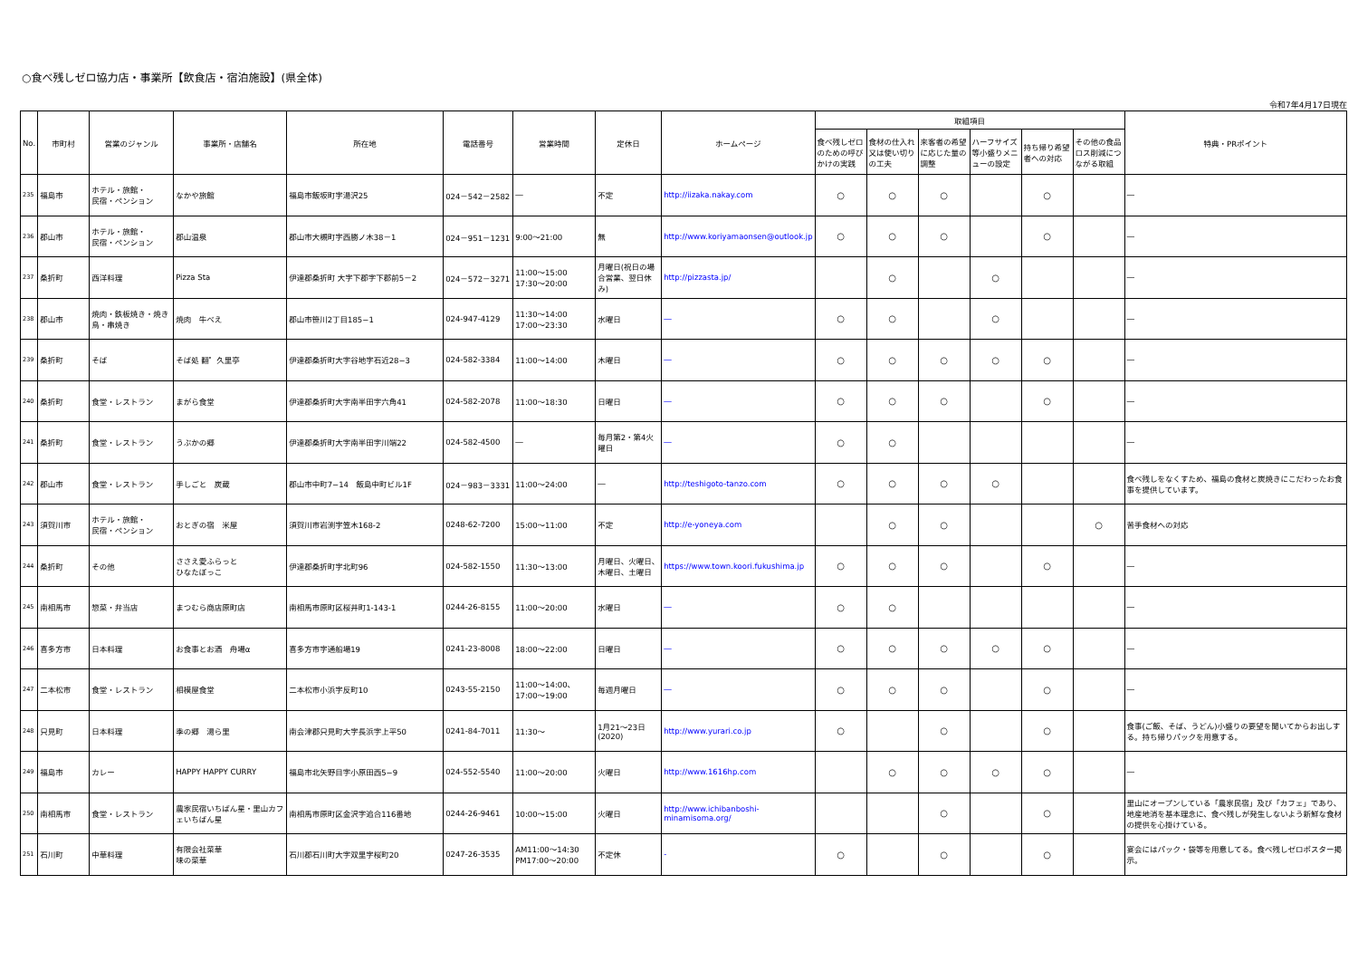○食べ残しゼロ協力店・事業所【飲食店・宿泊施設】(県全体)
令和7年4月17日現在
| No. | 市町村 | 営業のジャンル | 事業所・店舗名 | 所在地 | 電話番号 | 営業時間 | 定休日 | ホームページ | 取組項目 | | | | | | 特典・PRポイント |
| --- | --- | --- | --- | --- | --- | --- | --- | --- | --- | --- | --- | --- | --- | --- | --- |
| | | | | | | | | | 食べ残しゼロのための呼びかけの実践 | 食材の仕入れ又は使い切りの工夫 | 来客者の希望に応じた量の調整 | ハーフサイズ等小盛りメニューの設定 | 持ち帰り希望者への対応 | その他の食品ロス削減につながる取組 | |
| 235 | 福島市 | ホテル・旅館・ 民宿・ペンション | なかや旅館 | 福島市飯坂町字湯沢25 | 024－542－2582 | ― | 不定 | http://iizaka.nakay.com | ○ | ○ | ○ | | ○ | | ― |
| 236 | 郡山市 | ホテル・旅館・ 民宿・ペンション | 郡山温泉 | 郡山市大槻町字西勝ノ木38－1 | 024－951－1231 | 9:00～21:00 | 無 | http://www.koriyamaonsen@outlook.jp | ○ | ○ | ○ | | ○ | | ― |
| 237 | 桑折町 | 西洋料理 | Pizza Sta | 伊達郡桑折町 大字下郡字下郡前5－2 | 024－572－3271 | 11:00～15:00 17:30～20:00 | 月曜日(祝日の場合営業、翌日休み) | http://pizzasta.jp/ | | ○ | | ○ | | | ― |
| 238 | 郡山市 | 焼肉・鉄板焼き・焼き鳥・串焼き | 焼肉 牛べえ | 郡山市笹川2丁目185−1 | 024-947-4129 | 11:30～14:00 17:00～23:30 | 水曜日 | ― | ○ | ○ | | ○ | | | ― |
| 239 | 桑折町 | そば | そば処 翻゜久里亭 | 伊達郡桑折町大字谷地字石近28−3 | 024-582-3384 | 11:00～14:00 | 木曜日 | ― | ○ | ○ | ○ | ○ | ○ | | ― |
| 240 | 桑折町 | 食堂・レストラン | まがら食堂 | 伊達郡桑折町大字南半田字六角41 | 024-582-2078 | 11:00～18:30 | 日曜日 | ― | ○ | ○ | ○ | | ○ | | ― |
| 241 | 桑折町 | 食堂・レストラン | うぶかの郷 | 伊達郡桑折町大字南半田字川端22 | 024-582-4500 | ― | 毎月第2・第4火曜日 | ― | ○ | ○ | | | | | ― |
| 242 | 郡山市 | 食堂・レストラン | 手しごと 炭蔵 | 郡山市中町7−14 飯島中町ビル1F | 024－983－3331 | 11:00～24:00 | ― | http://teshigoto-tanzo.com | ○ | ○ | ○ | ○ | | | 食べ残しをなくすため、福島の食材と炭焼きにこだわったお食事を提供しています。 |
| 243 | 須賀川市 | ホテル・旅館・ 民宿・ペンション | おとぎの宿 米屋 | 須賀川市岩渕字笠木168-2 | 0248-62-7200 | 15:00～11:00 | 不定 | http://e-yoneya.com | | ○ | ○ | | | ○ | 苦手食材への対応 |
| 244 | 桑折町 | その他 | ささえ愛ふらっと ひなたぼっこ | 伊達郡桑折町字北町96 | 024-582-1550 | 11:30～13:00 | 月曜日、火曜日、木曜日、土曜日 | https://www.town.koori.fukushima.jp | ○ | ○ | ○ | | ○ | | ― |
| 245 | 南相馬市 | 惣菜・弁当店 | まつむら商店原町店 | 南相馬市原町区桜井町1-143-1 | 0244-26-8155 | 11:00～20:00 | 水曜日 | ― | ○ | ○ | | | | | ― |
| 246 | 喜多方市 | 日本料理 | お食事とお酒 舟場α | 喜多方市字通船場19 | 0241-23-8008 | 18:00～22:00 | 日曜日 | ― | ○ | ○ | ○ | ○ | ○ | | ― |
| 247 | 二本松市 | 食堂・レストラン | 相模屋食堂 | 二本松市小浜字反町10 | 0243-55-2150 | 11:00～14:00、17:00～19:00 | 毎週月曜日 | ― | ○ | ○ | ○ | | ○ | | ― |
| 248 | 只見町 | 日本料理 | 季の郷 湯ら里 | 南会津郡只見町大字長浜字上平50 | 0241-84-7011 | 11:30～ | 1月21～23日(2020) | http://www.yurari.co.jp | ○ | | ○ | | ○ | | 食事(ご飯、そば、うどん)小盛りの要望を聞いてからお出しする。持ち帰りパックを用意する。 |
| 249 | 福島市 | カレー | HAPPY HAPPY CURRY | 福島市北矢野目字小原田西5−9 | 024-552-5540 | 11:00～20:00 | 火曜日 | http://www.1616hp.com | | ○ | ○ | ○ | ○ | | ― |
| 250 | 南相馬市 | 食堂・レストラン | 農家民宿いちばん星・里山カフェいちばん星 | 南相馬市原町区金沢字追合116番地 | 0244-26-9461 | 10:00～15:00 | 火曜日 | http://www.ichibanboshi-minamisoma.org/ | | | ○ | | ○ | | 里山にオープンしている「農家民宿」及び「カフェ」であり、地産地消を基本理念に、食べ残しが発生しないよう新鮮な食材の提供を心掛けている。 |
| 251 | 石川町 | 中華料理 | 有限会社菜華 味の菜華 | 石川郡石川町大字双里字桜町20 | 0247-26-3535 | AM11:00～14:30 PM17:00～20:00 | 不定休 | - | ○ | | ○ | | ○ | | 宴会にはパック・袋等を用意してる。食べ残しゼロポスター掲示。 |